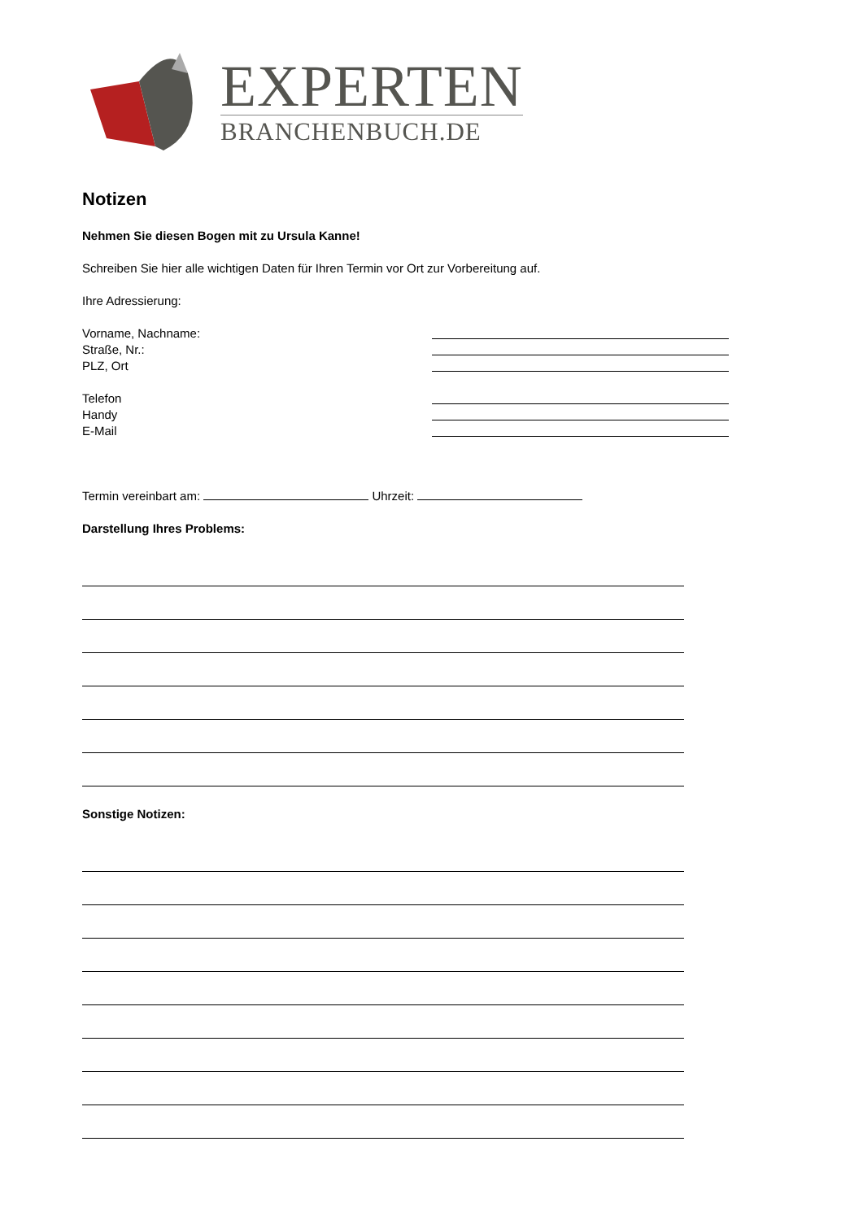EXPERTEN
BRANCHENBUCH.DE
Notizen
Nehmen Sie diesen Bogen mit zu Ursula Kanne!
Schreiben Sie hier alle wichtigen Daten für Ihren Termin vor Ort zur Vorbereitung auf.
Ihre Adressierung:
Vorname, Nachname:
Straße, Nr.:
PLZ, Ort
Telefon
Handy
E-Mail
Termin vereinbart am: Uhrzeit:
Darstellung Ihres Problems:
Sonstige Notizen: